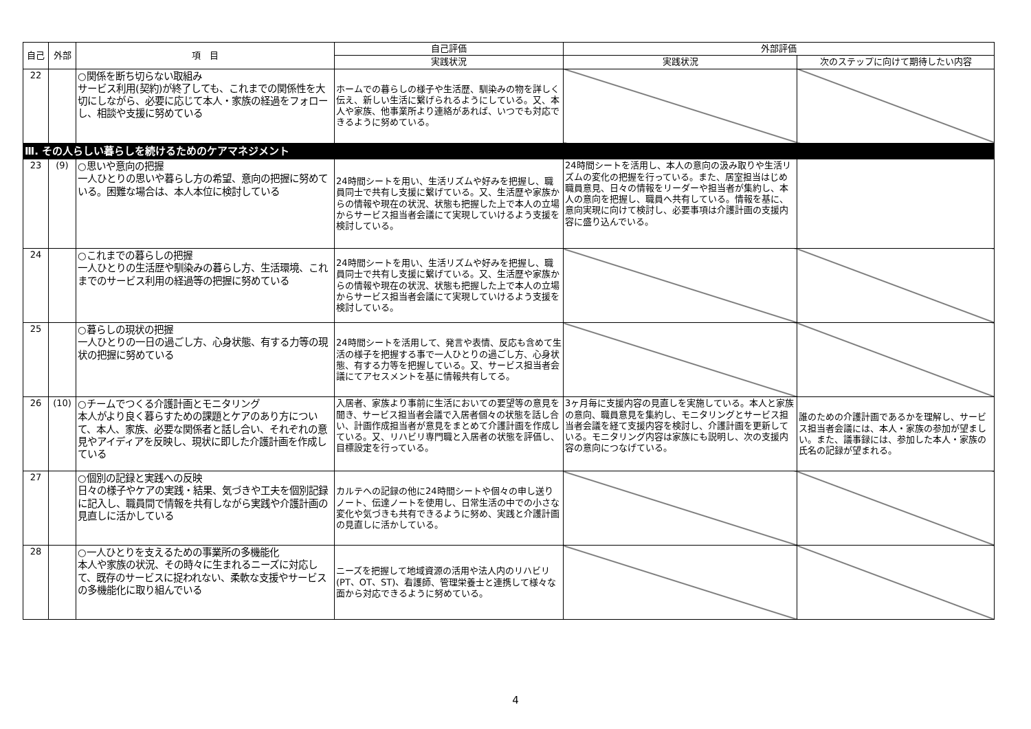| 自己 | 外部 | 項 目 | 自己評価 | 外部評価 | |
| --- | --- | --- | --- | --- | --- |
| | | | 実践状況 | 実践状況 | 次のステップに向けて期待したい内容 |
| 22 | | ○関係を断ち切らない取組み サービス利用(契約)が終了しても、これまでの関係性を大切にしながら、必要に応じて本人・家族の経過をフォローし、相談や支援に努めている | ホームでの暮らしの様子や生活歴、馴染みの物を詳しく伝え、新しい生活に繋げられるようにしている。又、本人や家族、他事業所より連絡があれば、いつでも対応できるように努めている。 | | |
| Ⅲ. その人らしい暮らしを続けるためのケアマネジメント | | | | | |
| 23 | (9) | ○思いや意向の把握 一人ひとりの思いや暮らし方の希望、意向の把握に努めている。困難な場合は、本人本位に検討している | 24時間シートを用い、生活リズムや好みを把握し、職員同士で共有し支援に繋げている。又、生活歴や家族からの情報や現在の状況、状態も把握した上で本人の立場からサービス担当者会議にて実現していけるよう支援を検討している。 | 24時間シートを活用し、本人の意向の汲み取りや生活リズムの変化の把握を行っている。また、居室担当はじめ職員意見、日々の情報をリーダーや担当者が集約し、本人の意向を把握し、職員へ共有している。情報を基に、意向実現に向けて検討し、必要事項は介護計画の支援内容に盛り込んでいる。 | |
| 24 | | ○これまでの暮らしの把握 一人ひとりの生活歴や馴染みの暮らし方、生活環境、これまでのサービス利用の経過等の把握に努めている | 24時間シートを用い、生活リズムや好みを把握し、職員同士で共有し支援に繋げている。又、生活歴や家族からの情報や現在の状況、状態も把握した上で本人の立場からサービス担当者会議にて実現していけるよう支援を検討している。 | | |
| 25 | | ○暮らしの現状の把握 一人ひとりの一日の過ごし方、心身状態、有する力等の現状の把握に努めている | 24時間シートを活用して、発言や表情、反応も含めて生活の様子を把握する事で一人ひとりの過ごし方、心身状態、有する力等を把握している。又、サービス担当者会議にてアセスメントを基に情報共有してる。 | | |
| 26 | (10) | ○チームでつくる介護計画とモニタリング 本人がより良く暮らすための課題とケアのあり方について、本人、家族、必要な関係者と話し合い、それぞれの意見やアイディアを反映し、現状に即した介護計画を作成している | 入居者、家族より事前に生活においての要望等の意見を聞き、サービス担当者会議で入居者個々の状態を話し合い、計画作成担当者が意見をまとめて介護計画を作成している。又、リハビリ専門職と入居者の状態を評価し、目標設定を行っている。 | 3ヶ月毎に支援内容の見直しを実施している。本人と家族の意向、職員意見を集約し、モニタリングとサービス担当者会議を経て支援内容を検討し、介護計画を更新している。モニタリング内容は家族にも説明し、次の支援内容の意向につなげている。 | 誰のための介護計画であるかを理解し、サービス担当者会議には、本人・家族の参加が望ましい。また、議事録には、参加した本人・家族の氏名の記録が望まれる。 |
| 27 | | ○個別の記録と実践への反映 日々の様子やケアの実践・結果、気づきや工夫を個別記録に記入し、職員間で情報を共有しながら実践や介護計画の見直しに活かしている | カルテへの記録の他に24時間シートや個々の申し送りノート、伝達ノートを使用し、日常生活の中での小さな変化や気づきも共有できるように努め、実践と介護計画の見直しに活かしている。 | | |
| 28 | | ○一人ひとりを支えるための事業所の多機能化 本人や家族の状況、その時々に生まれるニーズに対応して、既存のサービスに捉われない、柔軟な支援やサービスの多機能化に取り組んでいる | ニーズを把握して地域資源の活用や法人内のリハビリ(PT、OT、ST)、看護師、管理栄養士と連携して様々な面から対応できるように努めている。 | | |
4